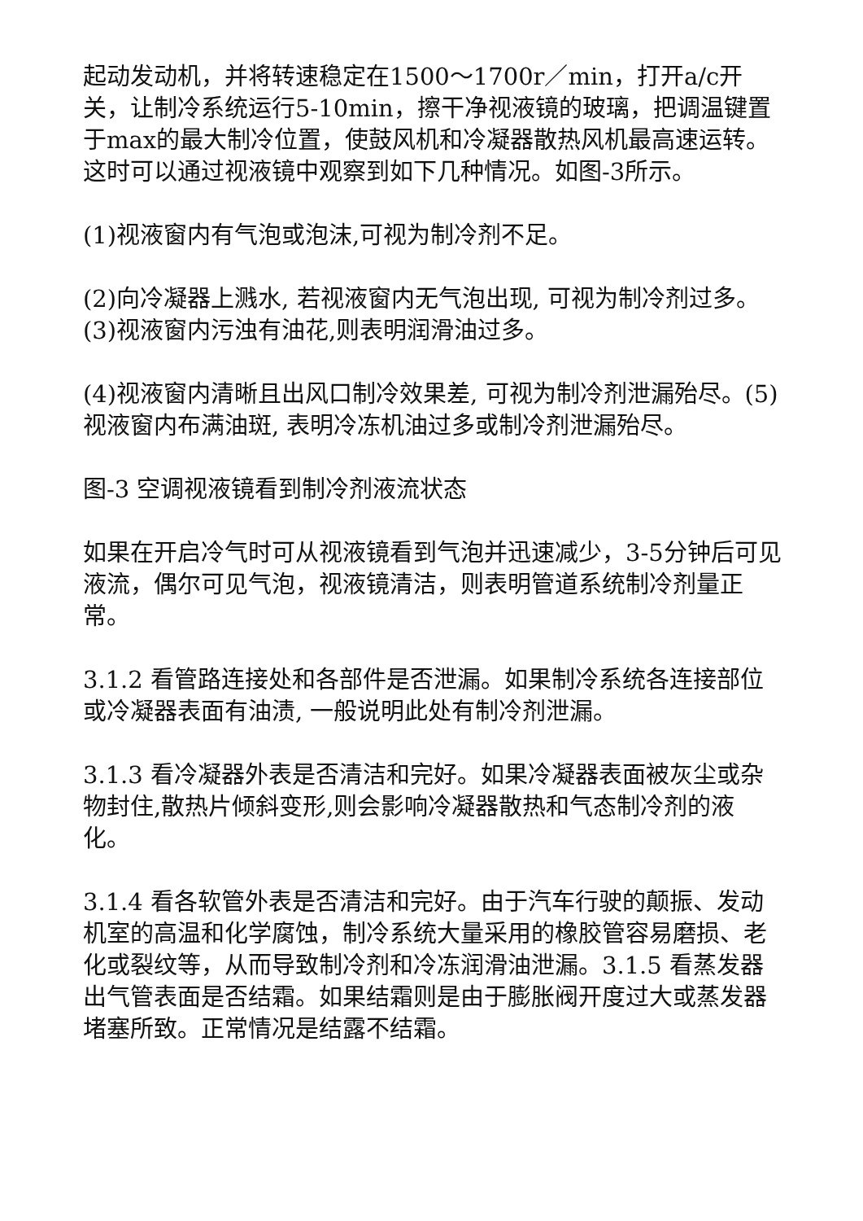起动发动机，并将转速稳定在1500～1700r／min，打开a/c开关，让制冷系统运行5-10min，擦干净视液镜的玻璃，把调温键置于max的最大制冷位置，使鼓风机和冷凝器散热风机最高速运转。这时可以通过视液镜中观察到如下几种情况。如图-3所示。
(1)视液窗内有气泡或泡沫,可视为制冷剂不足。
(2)向冷凝器上溅水, 若视液窗内无气泡出现, 可视为制冷剂过多。(3)视液窗内污浊有油花,则表明润滑油过多。
(4)视液窗内清晰且出风口制冷效果差, 可视为制冷剂泄漏殆尽。(5)视液窗内布满油斑, 表明冷冻机油过多或制冷剂泄漏殆尽。
图-3 空调视液镜看到制冷剂液流状态
如果在开启冷气时可从视液镜看到气泡并迅速减少，3-5分钟后可见液流，偶尔可见气泡，视液镜清洁，则表明管道系统制冷剂量正常。
3.1.2 看管路连接处和各部件是否泄漏。如果制冷系统各连接部位或冷凝器表面有油渍, 一般说明此处有制冷剂泄漏。
3.1.3 看冷凝器外表是否清洁和完好。如果冷凝器表面被灰尘或杂物封住,散热片倾斜变形,则会影响冷凝器散热和气态制冷剂的液化。
3.1.4 看各软管外表是否清洁和完好。由于汽车行驶的颠振、发动机室的高温和化学腐蚀，制冷系统大量采用的橡胶管容易磨损、老化或裂纹等，从而导致制冷剂和冷冻润滑油泄漏。3.1.5 看蒸发器出气管表面是否结霜。如果结霜则是由于膨胀阀开度过大或蒸发器堵塞所致。正常情况是结露不结霜。